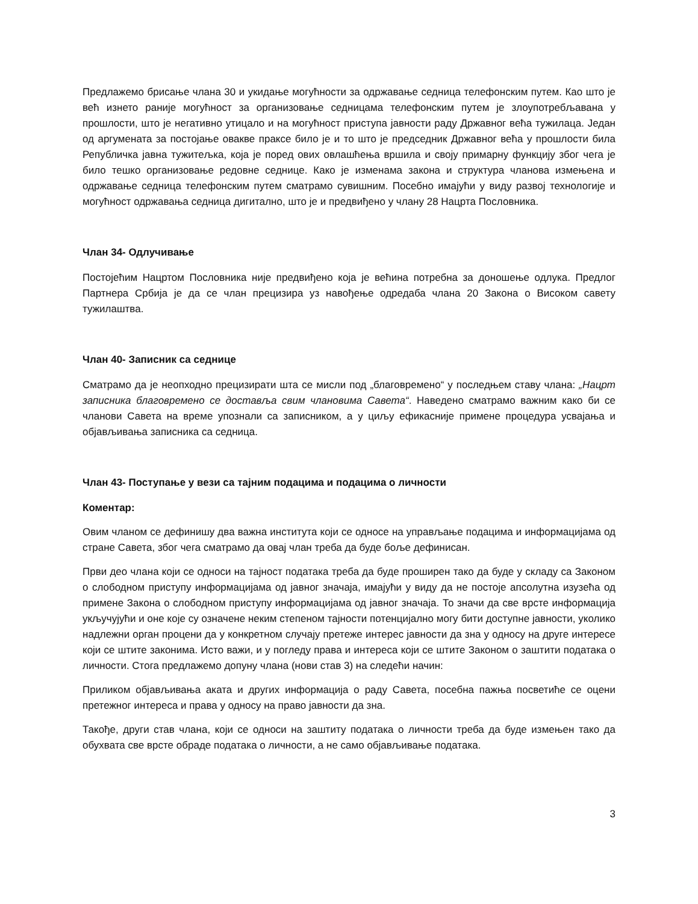Предлажемо брисање члана 30 и укидање могућности за одржавање седница телефонским путем. Као што је већ изнето раније могућност за организовање седницама телефонским путем је злоупотребљавана у прошлости, што је негативно утицало и на могућност приступа јавности раду Државног већа тужилаца. Један од аргумената за постојање овакве праксе било је и то што је председник Државног већа у прошлости била Републичка јавна тужитељка, која је поред ових овлашћења вршила и своју примарну функцију због чега је било тешко организовање редовне седнице. Како је изменама закона и структура чланова измењена и одржавање седница телефонским путем сматрамо сувишним. Посебно имајући у виду развој технологије и могућност одржавања седница дигитално, што је и предвиђено у члану 28 Нацрта Пословника.
Члан 34- Одлучивање
Постојећим Нацртом Пословника није предвиђено која је већина потребна за доношење одлука. Предлог Партнера Србија је да се члан прецизира уз навођење одредаба члана 20 Закона о Високом савету тужилаштва.
Члан 40- Записник са седнице
Сматрамо да је неопходно прецизирати шта се мисли под „благовремено“ у последњем ставу члана: „Нацрт записника благовремено се доставља свим члановима Савета“. Наведено сматрамо важним како би се чланови Савета на време упознали са записником, а у циљу ефикасније примене процедура усвајања и објављивања записника са седница.
Члан 43- Поступање у вези са тајним подацима и подацима о личности
Коментар:
Овим чланом се дефинишу два важна института који се односе на управљање подацима и информацијама од стране Савета, због чега сматрамо да овај члан треба да буде боље дефинисан.
Први део члана који се односи на тајност података треба да буде проширен тако да буде у складу са Законом о слободном приступу информацијама од јавног значаја, имајући у виду да не постоје апсолутна изузећа од примене Закона о слободном приступу информацијама од јавног значаја. То значи да све врсте информација укључујући и оне које су означене неким степеном тајности потенцијално могу бити доступне јавности, уколико надлежни орган процени да у конкретном случају претеже интерес јавности да зна у односу на друге интересе који се штите законима. Исто важи, и у погледу права и интереса који се штите Законом о заштити података о личности. Стога предлажемо допуну члана (нови став 3) на следећи начин:
Приликом објављивања аката и других информација о раду Савета, посебна пажња посветиће се оцени претежног интереса и права у односу на право јавности да зна.
Такође, други став члана, који се односи на заштиту података о личности треба да буде измењен тако да обухвата све врсте обраде података о личности, а не само објављивање података.
3